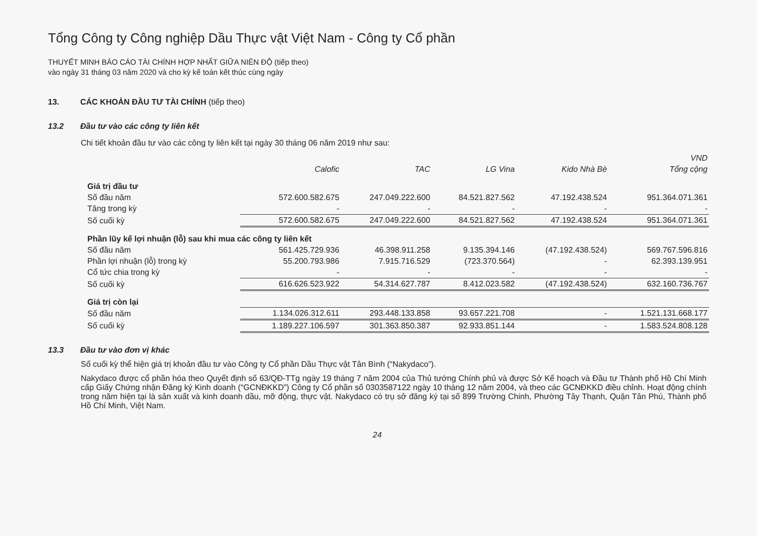Tổng Công ty Công nghiệp Dầu Thực vật Việt Nam - Công ty Cổ phần
THUYẾT MINH BÁO CÁO TÀI CHÍNH HỢP NHẤT GIỮA NIÊN ĐỘ (tiếp theo)
vào ngày 31 tháng 03 năm 2020 và cho kỳ kế toán kết thúc cùng ngày
13. CÁC KHOẢN ĐẦU TƯ TÀI CHÍNH (tiếp theo)
13.2 Đầu tư vào các công ty liên kết
Chi tiết khoản đầu tư vào các công ty liên kết tại ngày 30 tháng 06 năm 2019 như sau:
| | | | | | VND |
| --- | --- | --- | --- | --- | --- |
| | Calofic | TAC | LG Vina | Kido Nhà Bè | Tổng cộng |
| Giá trị đầu tư | | | | | |
| Số đầu năm | 572.600.582.675 | 247.049.222.600 | 84.521.827.562 | 47.192.438.524 | 951.364.071.361 |
| Tăng trong kỳ | - | - | - | - | - |
| Số cuối kỳ | 572.600.582.675 | 247.049.222.600 | 84.521.827.562 | 47.192.438.524 | 951.364.071.361 |
| Phần lũy kế lợi nhuận (lỗ) sau khi mua các công ty liên kết | | | | | |
| Số đầu năm | 561.425.729.936 | 46.398.911.258 | 9.135.394.146 | (47.192.438.524) | 569.767.596.816 |
| Phần lợi nhuận (lỗ) trong kỳ | 55.200.793.986 | 7.915.716.529 | (723.370.564) | - | 62.393.139.951 |
| Cổ tức chia trong kỳ | - | - | - | - | - |
| Số cuối kỳ | 616.626.523.922 | 54.314.627.787 | 8.412.023.582 | (47.192.438.524) | 632.160.736.767 |
| Giá trị còn lại | | | | | |
| Số đầu năm | 1.134.026.312.611 | 293.448.133.858 | 93.657.221.708 | - | 1.521.131.668.177 |
| Số cuối kỳ | 1.189.227.106.597 | 301.363.850.387 | 92.933.851.144 | - | 1.583.524.808.128 |
13.3 Đầu tư vào đơn vị khác
Số cuối kỳ thể hiện giá trị khoản đầu tư vào Công ty Cổ phần Dầu Thực vật Tân Bình (“Nakydaco”).
Nakydaco được cổ phần hóa theo Quyết định số 63/QĐ-TTg ngày 19 tháng 7 năm 2004 của Thủ tướng Chính phủ và được Sở Kế hoạch và Đầu tư Thành phố Hồ Chí Minh cấp Giấy Chứng nhận Đăng ký Kinh doanh (“GCNĐKKD”) Công ty Cổ phần số 0303587122 ngày 10 tháng 12 năm 2004, và theo các GCNĐKKD điều chỉnh. Hoạt động chính trong năm hiện tại là sản xuất và kinh doanh dầu, mỡ động, thực vật. Nakydaco có trụ sở đăng ký tại số 899 Trường Chinh, Phường Tây Thạnh, Quận Tân Phú, Thành phố Hồ Chí Minh, Việt Nam.
24